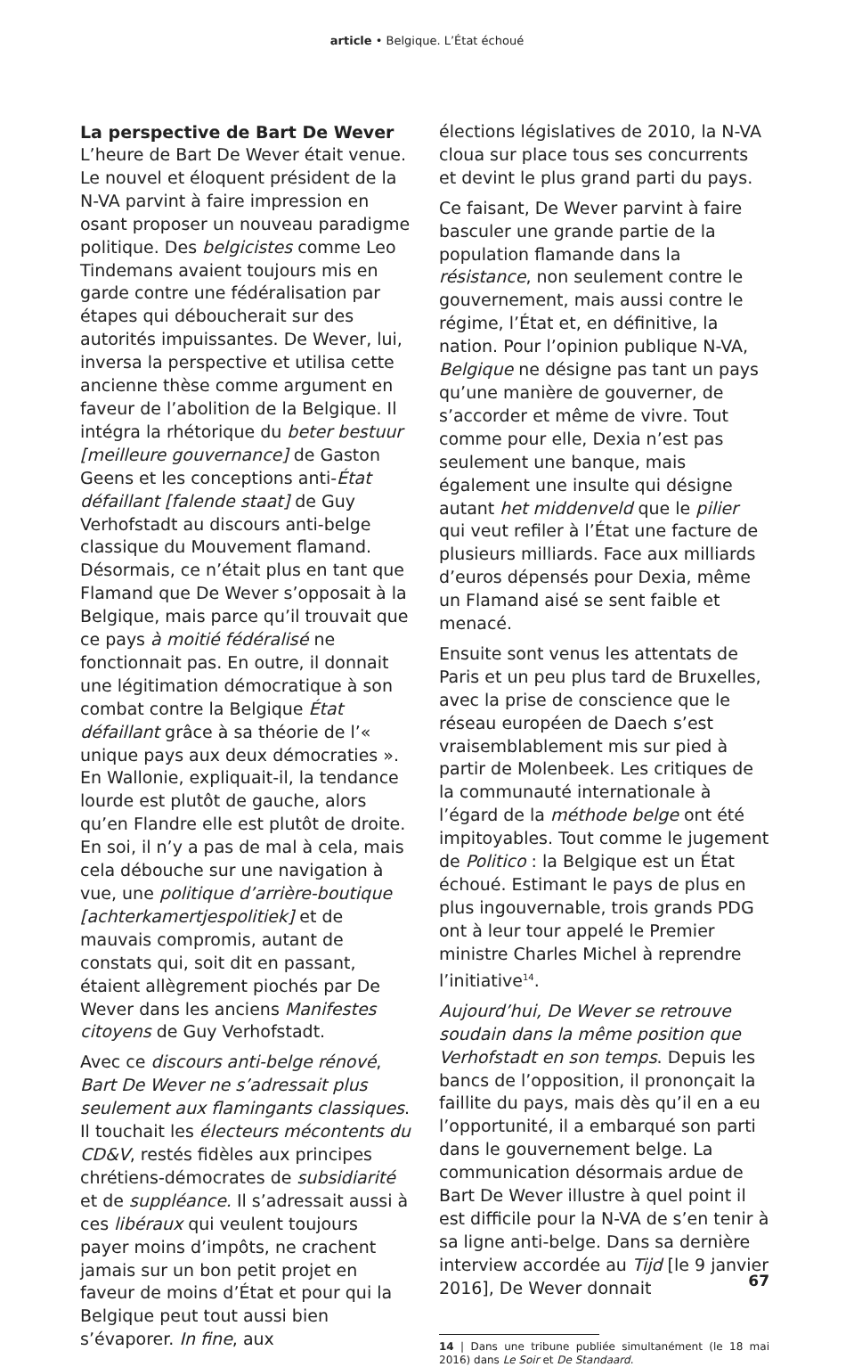article • Belgique. L’État échoué
La perspective de Bart De Wever
L’heure de Bart De Wever était venue. Le nouvel et éloquent président de la N-VA parvint à faire impression en osant proposer un nouveau paradigme politique. Des belgicistes comme Leo Tindemans avaient toujours mis en garde contre une fédéralisation par étapes qui déboucherait sur des autorités impuissantes. De Wever, lui, inversa la perspective et utilisa cette ancienne thèse comme argument en faveur de l’abolition de la Belgique. Il intégra la rhétorique du beter bestuur [meilleure gouvernance] de Gaston Geens et les conceptions anti-État défaillant [falende staat] de Guy Verhofstadt au discours anti-belge classique du Mouvement flamand. Désormais, ce n’était plus en tant que Flamand que De Wever s’opposait à la Belgique, mais parce qu’il trouvait que ce pays à moitié fédéralisé ne fonctionnait pas. En outre, il donnait une légitimation démocratique à son combat contre la Belgique État défaillant grâce à sa théorie de l’« unique pays aux deux démocraties ». En Wallonie, expliquait-il, la tendance lourde est plutôt de gauche, alors qu’en Flandre elle est plutôt de droite. En soi, il n’y a pas de mal à cela, mais cela débouche sur une navigation à vue, une politique d’arrière-boutique [achterkamertjespolitiek] et de mauvais compromis, autant de constats qui, soit dit en passant, étaient allègrement piochés par De Wever dans les anciens Manifestes citoyens de Guy Verhofstadt.
Avec ce discours anti-belge rénové, Bart De Wever ne s’adressait plus seulement aux flamingants classiques. Il touchait les électeurs mécontents du CD&V, restés fidèles aux principes chrétiens-démocrates de subsidiarité et de suppléance. Il s’adressait aussi à ces libéraux qui veulent toujours payer moins d’impôts, ne crachent jamais sur un bon petit projet en faveur de moins d’État et pour qui la Belgique peut tout aussi bien s’évaporer. In fine, aux
élections législatives de 2010, la N-VA cloua sur place tous ses concurrents et devint le plus grand parti du pays.
Ce faisant, De Wever parvint à faire basculer une grande partie de la population flamande dans la résistance, non seulement contre le gouvernement, mais aussi contre le régime, l’État et, en définitive, la nation. Pour l’opinion publique N-VA, Belgique ne désigne pas tant un pays qu’une manière de gouverner, de s’accorder et même de vivre. Tout comme pour elle, Dexia n’est pas seulement une banque, mais également une insulte qui désigne autant het middenveld que le pilier qui veut refiler à l’État une facture de plusieurs milliards. Face aux milliards d’euros dépensés pour Dexia, même un Flamand aisé se sent faible et menacé.
Ensuite sont venus les attentats de Paris et un peu plus tard de Bruxelles, avec la prise de conscience que le réseau européen de Daech s’est vraisemblablement mis sur pied à partir de Molenbeek. Les critiques de la communauté internationale à l’égard de la méthode belge ont été impitoyables. Tout comme le jugement de Politico : la Belgique est un État échoué. Estimant le pays de plus en plus ingouvernable, trois grands PDG ont à leur tour appelé le Premier ministre Charles Michel à reprendre l’initiative<sup>14</sup>.
Aujourd’hui, De Wever se retrouve soudain dans la même position que Verhofstadt en son temps. Depuis les bancs de l’opposition, il prononçait la faillite du pays, mais dès qu’il en a eu l’opportunité, il a embarqué son parti dans le gouvernement belge. La communication désormais ardue de Bart De Wever illustre à quel point il est difficile pour la N-VA de s’en tenir à sa ligne anti-belge. Dans sa dernière interview accordée au Tijd [le 9 janvier 2016], De Wever donnait
14 | Dans une tribune publiée simultanément (le 18 mai 2016) dans Le Soir et De Standaard.
67